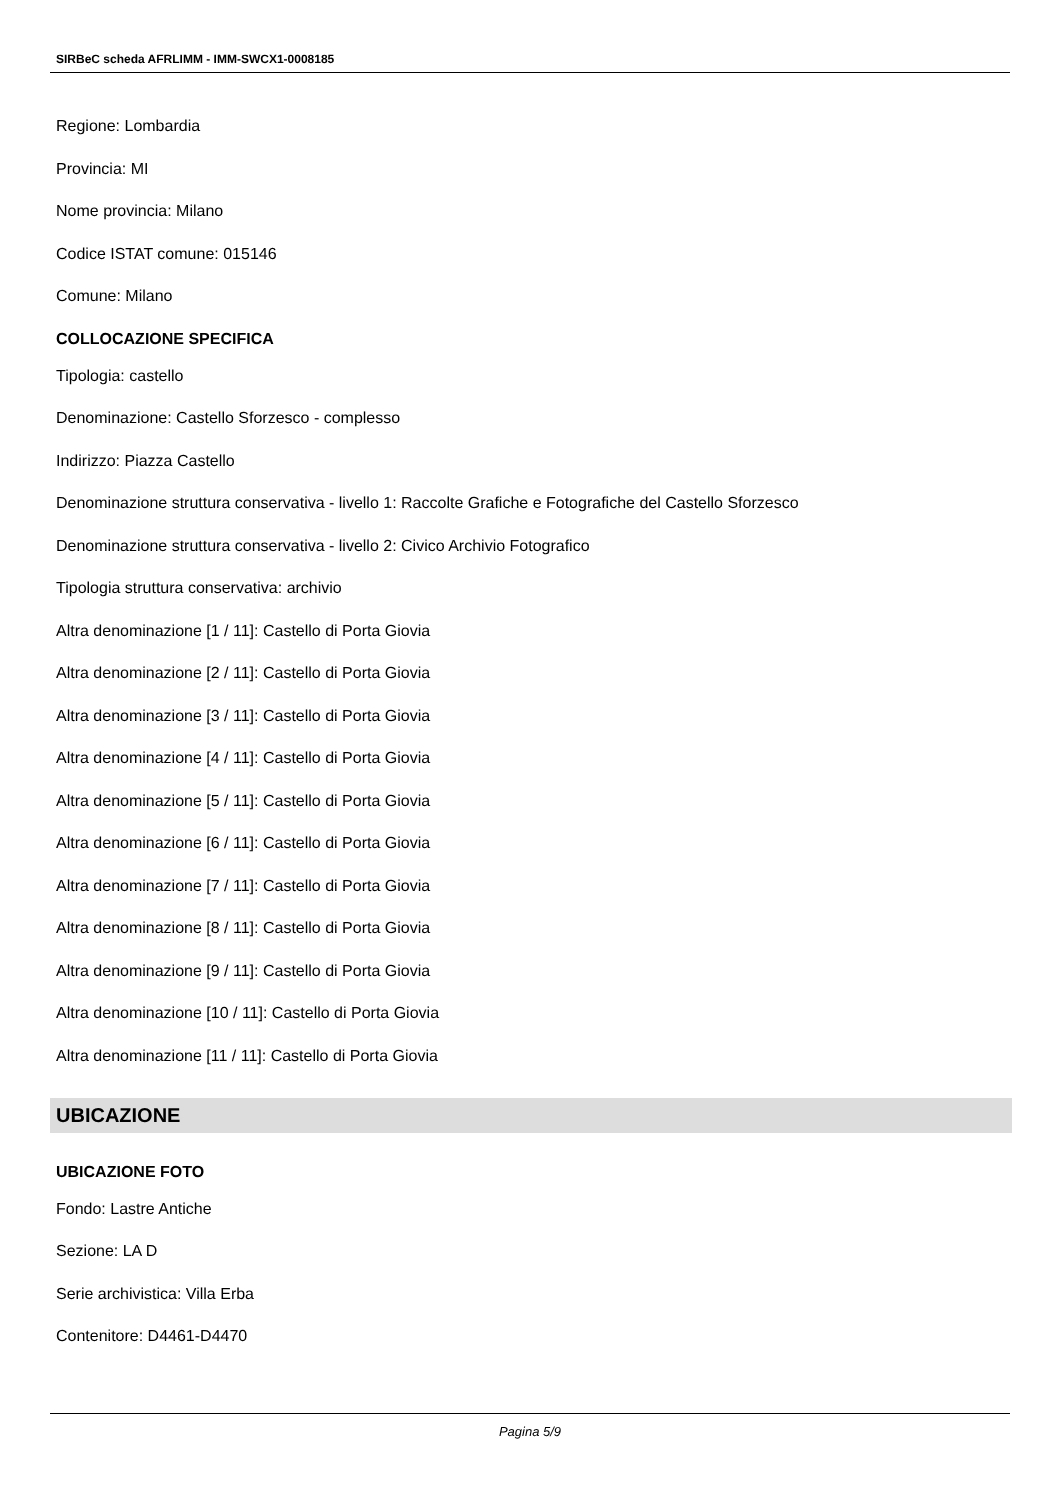SIRBeC scheda AFRLIMM - IMM-SWCX1-0008185
Regione: Lombardia
Provincia: MI
Nome provincia: Milano
Codice ISTAT comune: 015146
Comune: Milano
COLLOCAZIONE SPECIFICA
Tipologia: castello
Denominazione: Castello Sforzesco - complesso
Indirizzo: Piazza Castello
Denominazione struttura conservativa - livello 1: Raccolte Grafiche e Fotografiche del Castello Sforzesco
Denominazione struttura conservativa - livello 2: Civico Archivio Fotografico
Tipologia struttura conservativa: archivio
Altra denominazione [1 / 11]: Castello di Porta Giovia
Altra denominazione [2 / 11]: Castello di Porta Giovia
Altra denominazione [3 / 11]: Castello di Porta Giovia
Altra denominazione [4 / 11]: Castello di Porta Giovia
Altra denominazione [5 / 11]: Castello di Porta Giovia
Altra denominazione [6 / 11]: Castello di Porta Giovia
Altra denominazione [7 / 11]: Castello di Porta Giovia
Altra denominazione [8 / 11]: Castello di Porta Giovia
Altra denominazione [9 / 11]: Castello di Porta Giovia
Altra denominazione [10 / 11]: Castello di Porta Giovia
Altra denominazione [11 / 11]: Castello di Porta Giovia
UBICAZIONE
UBICAZIONE FOTO
Fondo: Lastre Antiche
Sezione: LA D
Serie archivistica: Villa Erba
Contenitore: D4461-D4470
Pagina 5/9